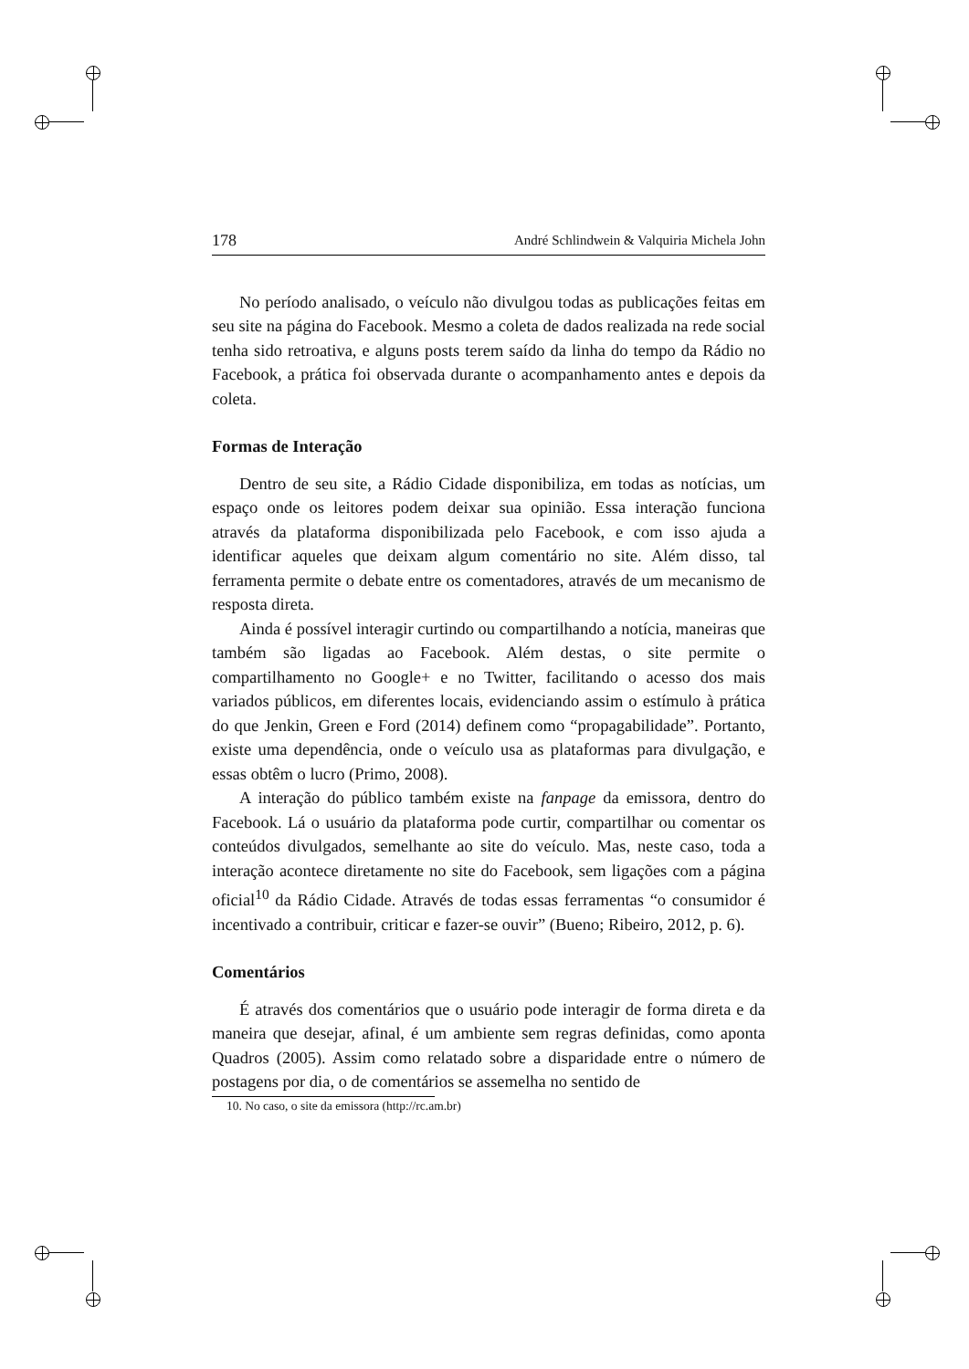178 André Schlindwein & Valquiria Michela John
No período analisado, o veículo não divulgou todas as publicações feitas em seu site na página do Facebook. Mesmo a coleta de dados realizada na rede social tenha sido retroativa, e alguns posts terem saído da linha do tempo da Rádio no Facebook, a prática foi observada durante o acompanhamento antes e depois da coleta.
Formas de Interação
Dentro de seu site, a Rádio Cidade disponibiliza, em todas as notícias, um espaço onde os leitores podem deixar sua opinião. Essa interação funciona através da plataforma disponibilizada pelo Facebook, e com isso ajuda a identificar aqueles que deixam algum comentário no site. Além disso, tal ferramenta permite o debate entre os comentadores, através de um mecanismo de resposta direta.
Ainda é possível interagir curtindo ou compartilhando a notícia, maneiras que também são ligadas ao Facebook. Além destas, o site permite o compartilhamento no Google+ e no Twitter, facilitando o acesso dos mais variados públicos, em diferentes locais, evidenciando assim o estímulo à prática do que Jenkin, Green e Ford (2014) definem como “propagabilidade”. Portanto, existe uma dependência, onde o veículo usa as plataformas para divulgação, e essas obtêm o lucro (Primo, 2008).
A interação do público também existe na fanpage da emissora, dentro do Facebook. Lá o usuário da plataforma pode curtir, compartilhar ou comentar os conteúdos divulgados, semelhante ao site do veículo. Mas, neste caso, toda a interação acontece diretamente no site do Facebook, sem ligações com a página oficial<sup>10</sup> da Rádio Cidade. Através de todas essas ferramentas “o consumidor é incentivado a contribuir, criticar e fazer-se ouvir” (Bueno; Ribeiro, 2012, p. 6).
Comentários
É através dos comentários que o usuário pode interagir de forma direta e da maneira que desejar, afinal, é um ambiente sem regras definidas, como aponta Quadros (2005). Assim como relatado sobre a disparidade entre o número de postagens por dia, o de comentários se assemelha no sentido de
10. No caso, o site da emissora (http://rc.am.br)